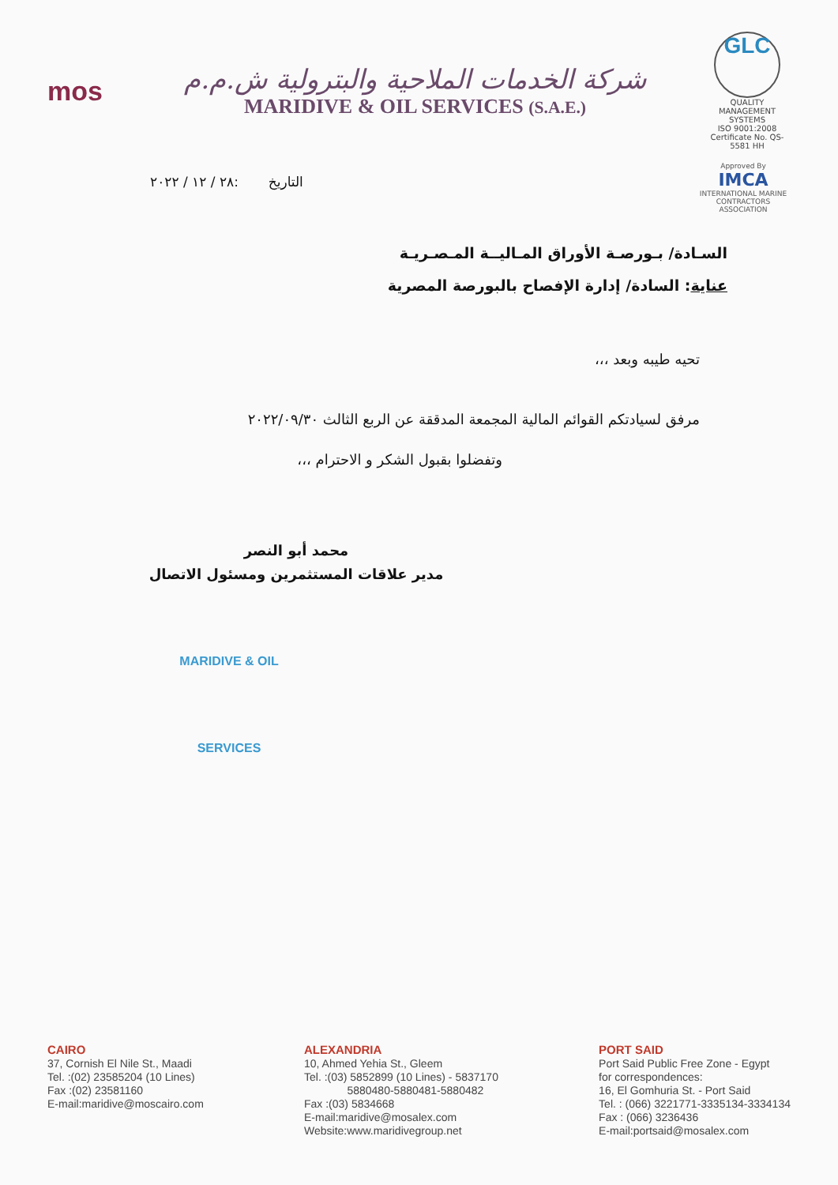mos
شركة الخدمات الملاحية والبترولية ش.م.م
MARIDIVE & OIL SERVICES (S.A.E.)
GLC
QUALITY MANAGEMENT SYSTEMS
ISO 9001:2008
Certificate No. QS-5581 HH
التاريخ :٢٨ / ١٢ / ٢٠٢٢
Approved By
IMCA
INTERNATIONAL MARINE CONTRACTORS ASSOCIATION
السـادة/ بـورصـة الأوراق المـاليــة المـصـريـة
عناية: السادة/ إدارة الإفصاح بالبورصة المصرية
تحيه طيبه وبعد ،،،
مرفق لسيادتكم القوائم المالية المجمعة المدققة عن الربع الثالث ٢٠٢٢/٠٩/٣٠
وتفضلوا بقبول الشكر و الاحترام ،،،
محمد أبو النصر
مدير علاقات المستثمرين ومسئول الاتصال
MARIDIVE & OIL SERVICES
CAIRO
37, Cornish El Nile St., Maadi
Tel. :(02) 23585204 (10 Lines)
Fax :(02) 23581160
E-mail:maridive@moscairo.com
ALEXANDRIA
10, Ahmed Yehia St., Gleem
Tel. :(03) 5852899 (10 Lines) - 5837170
5880480-5880481-5880482
Fax :(03) 5834668
E-mail:maridive@mosalex.com
Website:www.maridivegroup.net
PORT SAID
Port Said Public Free Zone - Egypt
for correspondences:
16, El Gomhuria St. - Port Said
Tel. : (066) 3221771-3335134-3334134
Fax : (066) 3236436
E-mail:portsaid@mosalex.com